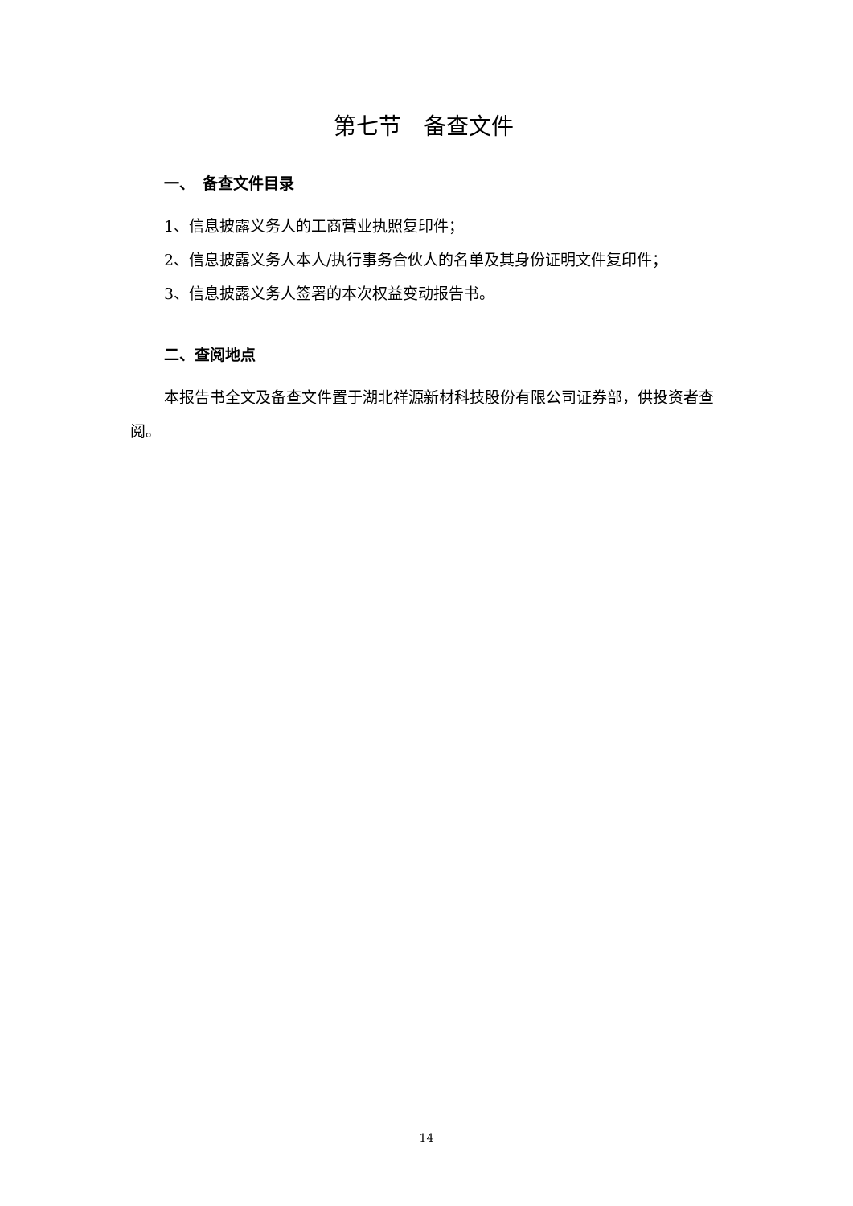第七节　备查文件
一、　备查文件目录
1、信息披露义务人的工商营业执照复印件；
2、信息披露义务人本人/执行事务合伙人的名单及其身份证明文件复印件；
3、信息披露义务人签署的本次权益变动报告书。
二、查阅地点
本报告书全文及备查文件置于湖北祥源新材科技股份有限公司证券部，供投资者查阅。
14